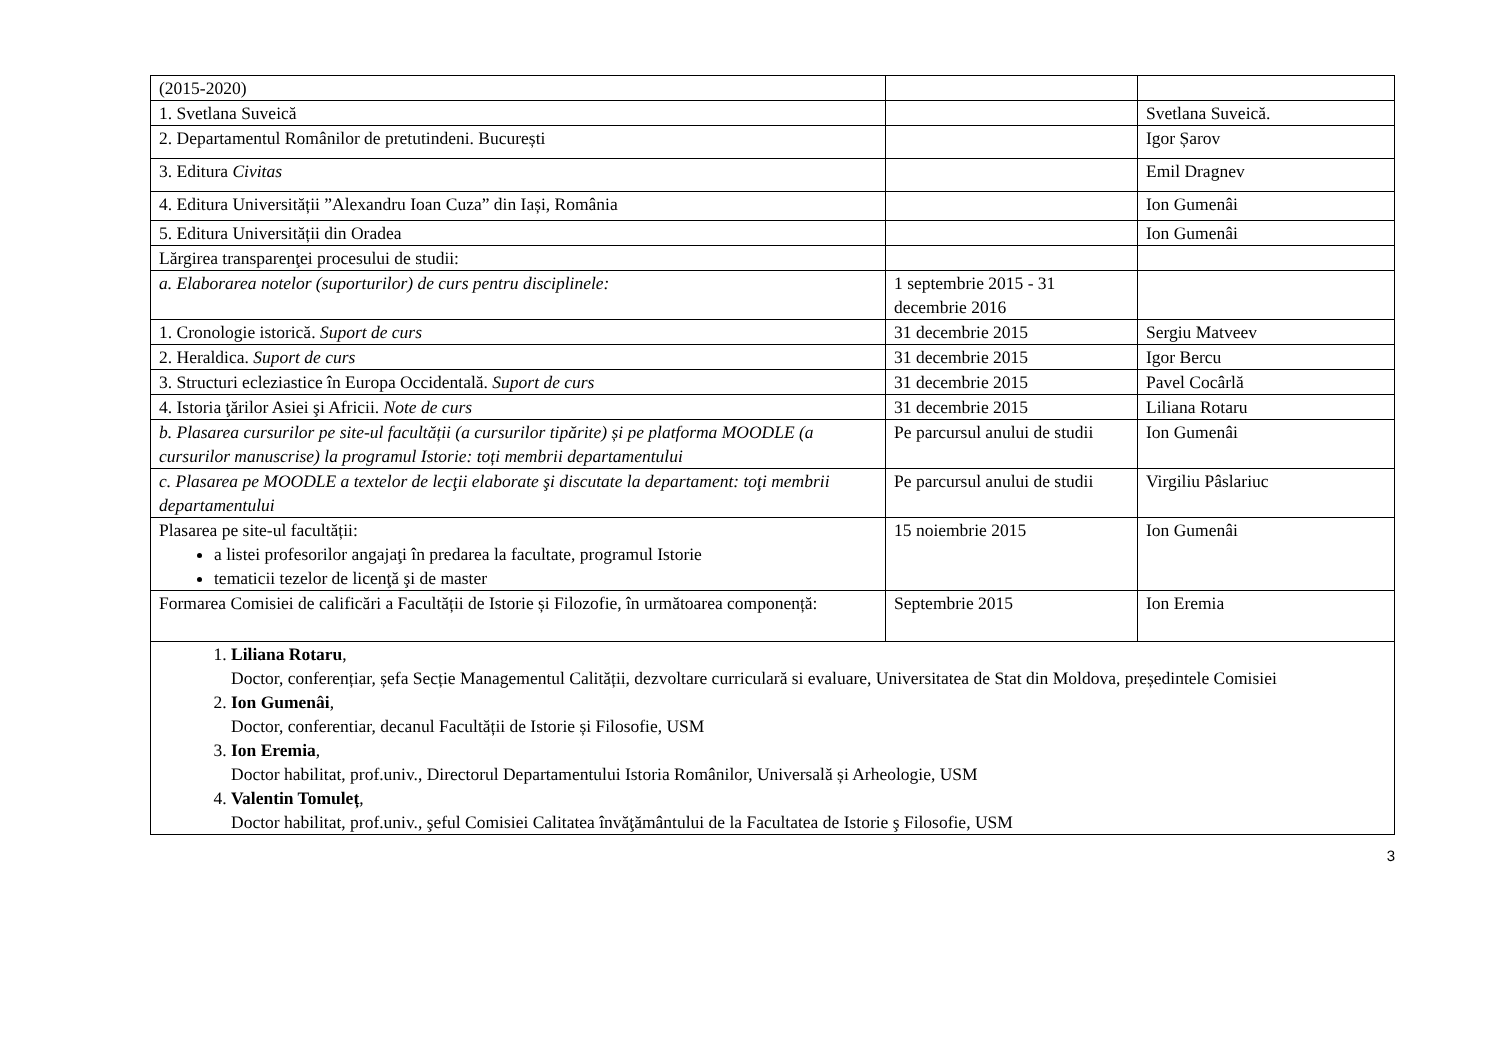| (2015-2020) | | |
| 1. Svetlana Suveică | | Svetlana Suveică. |
| 2. Departamentul Românilor de pretutindeni. București | | Igor Șarov |
| 3. Editura Civitas | | Emil Dragnev |
| 4. Editura Universității ”Alexandru Ioan Cuza” din Iași, România | | Ion Gumenâi |
| 5. Editura Universității din Oradea | | Ion Gumenâi |
| Lărgirea transparenţei procesului de studii: | | |
| a. Elaborarea notelor (suporturilor) de curs pentru disciplinele: | 1 septembrie 2015 - 31 decembrie 2016 | |
| 1. Cronologie istorică. Suport de curs | 31 decembrie 2015 | Sergiu Matveev |
| 2. Heraldica. Suport de curs | 31 decembrie 2015 | Igor Bercu |
| 3. Structuri ecleziastice în Europa Occidentală. Suport de curs | 31 decembrie 2015 | Pavel Cocârlă |
| 4. Istoria ţărilor Asiei şi Africii. Note de curs | 31 decembrie 2015 | Liliana Rotaru |
| b. Plasarea cursurilor pe site-ul facultății (a cursurilor tipărite) și pe platforma MOODLE (a cursurilor manuscrise) la programul Istorie: toți membrii departamentului | Pe parcursul anului de studii | Ion Gumenâi |
| c. Plasarea pe MOODLE a textelor de lecţii elaborate şi discutate la departament: toţi membrii departamentului | Pe parcursul anului de studii | Virgiliu Pâslariuc |
| Plasarea pe site-ul facultății: a listei profesorilor angajaţi în predarea la facultate, programul Istorie tematicii tezelor de licenţă şi de master | 15 noiembrie 2015 | Ion Gumenâi |
| Formarea Comisiei de calificări a Facultății de Istorie și Filozofie, în următoarea componență: | Septembrie 2015 | Ion Eremia |
| 1. Liliana Rotaru , Doctor, conferențiar, șefa Secție Managementul Calității, dezvoltare curriculară si evaluare, Universitatea de Stat din Moldova, președintele Comisiei 2. Ion Gumenâi , Doctor, conferentiar, decanul Facultății de Istorie și Filosofie, USM 3. Ion Eremia , Doctor habilitat, prof.univ., Directorul Departamentului Istoria Românilor, Universală și Arheologie, USM 4. Valentin Tomuleț , Doctor habilitat, prof.univ., şeful Comisiei Calitatea învăţământului de la Facultatea de Istorie ş Filosofie, USM | | |
3